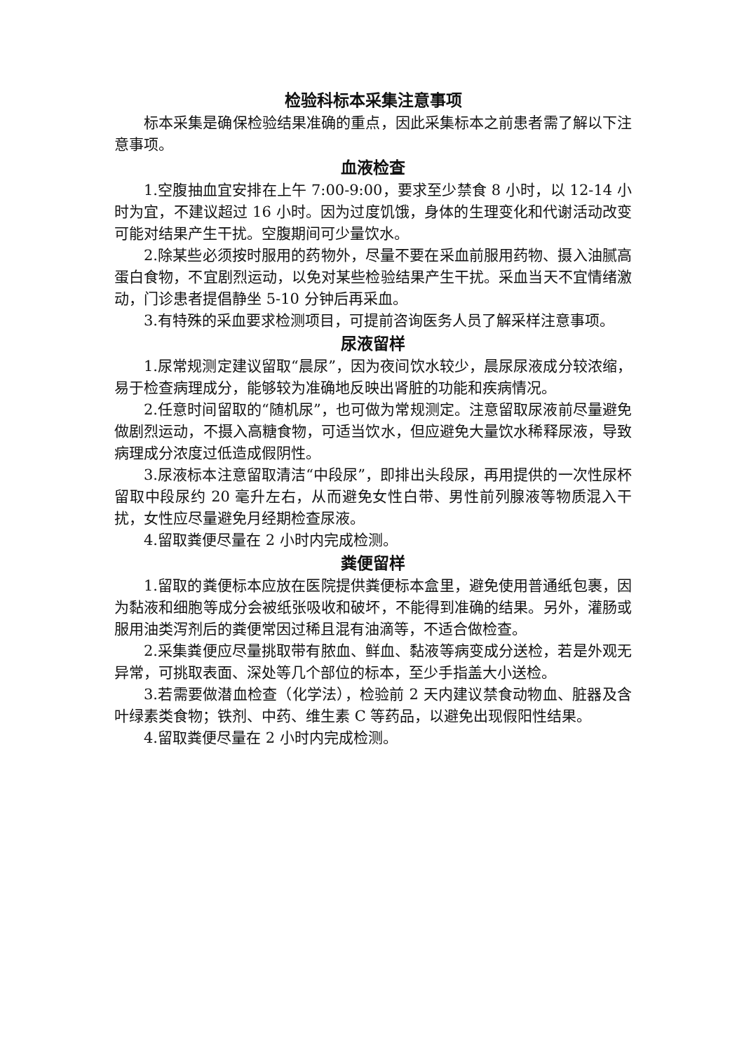检验科标本采集注意事项
标本采集是确保检验结果准确的重点，因此采集标本之前患者需了解以下注意事项。
血液检查
1.空腹抽血宜安排在上午 7:00-9:00，要求至少禁食 8 小时，以 12-14 小时为宜，不建议超过 16 小时。因为过度饥饿，身体的生理变化和代谢活动改变可能对结果产生干扰。空腹期间可少量饮水。
2.除某些必须按时服用的药物外，尽量不要在采血前服用药物、摄入油腻高蛋白食物，不宜剧烈运动，以免对某些检验结果产生干扰。采血当天不宜情绪激动，门诊患者提倡静坐 5-10 分钟后再采血。
3.有特殊的采血要求检测项目，可提前咨询医务人员了解采样注意事项。
尿液留样
1.尿常规测定建议留取“晨尿”，因为夜间饮水较少，晨尿尿液成分较浓缩，易于检查病理成分，能够较为准确地反映出肾脏的功能和疾病情况。
2.任意时间留取的“随机尿”，也可做为常规测定。注意留取尿液前尽量避免做剧烈运动，不摄入高糖食物，可适当饮水，但应避免大量饮水稀释尿液，导致病理成分浓度过低造成假阴性。
3.尿液标本注意留取清洁“中段尿”，即排出头段尿，再用提供的一次性尿杯留取中段尿约 20 毫升左右，从而避免女性白带、男性前列腺液等物质混入干扰，女性应尽量避免月经期检查尿液。
4.留取粪便尽量在 2 小时内完成检测。
粪便留样
1.留取的粪便标本应放在医院提供粪便标本盒里，避免使用普通纸包裹，因为黏液和细胞等成分会被纸张吸收和破坏，不能得到准确的结果。另外，灌肠或服用油类泻剂后的粪便常因过稀且混有油滴等，不适合做检查。
2.采集粪便应尽量挑取带有脓血、鲜血、黏液等病变成分送检，若是外观无异常，可挑取表面、深处等几个部位的标本，至少手指盖大小送检。
3.若需要做潜血检查（化学法），检验前 2 天内建议禁食动物血、脏器及含叶绿素类食物；铁剂、中药、维生素 C 等药品，以避免出现假阳性结果。
4.留取粪便尽量在 2 小时内完成检测。